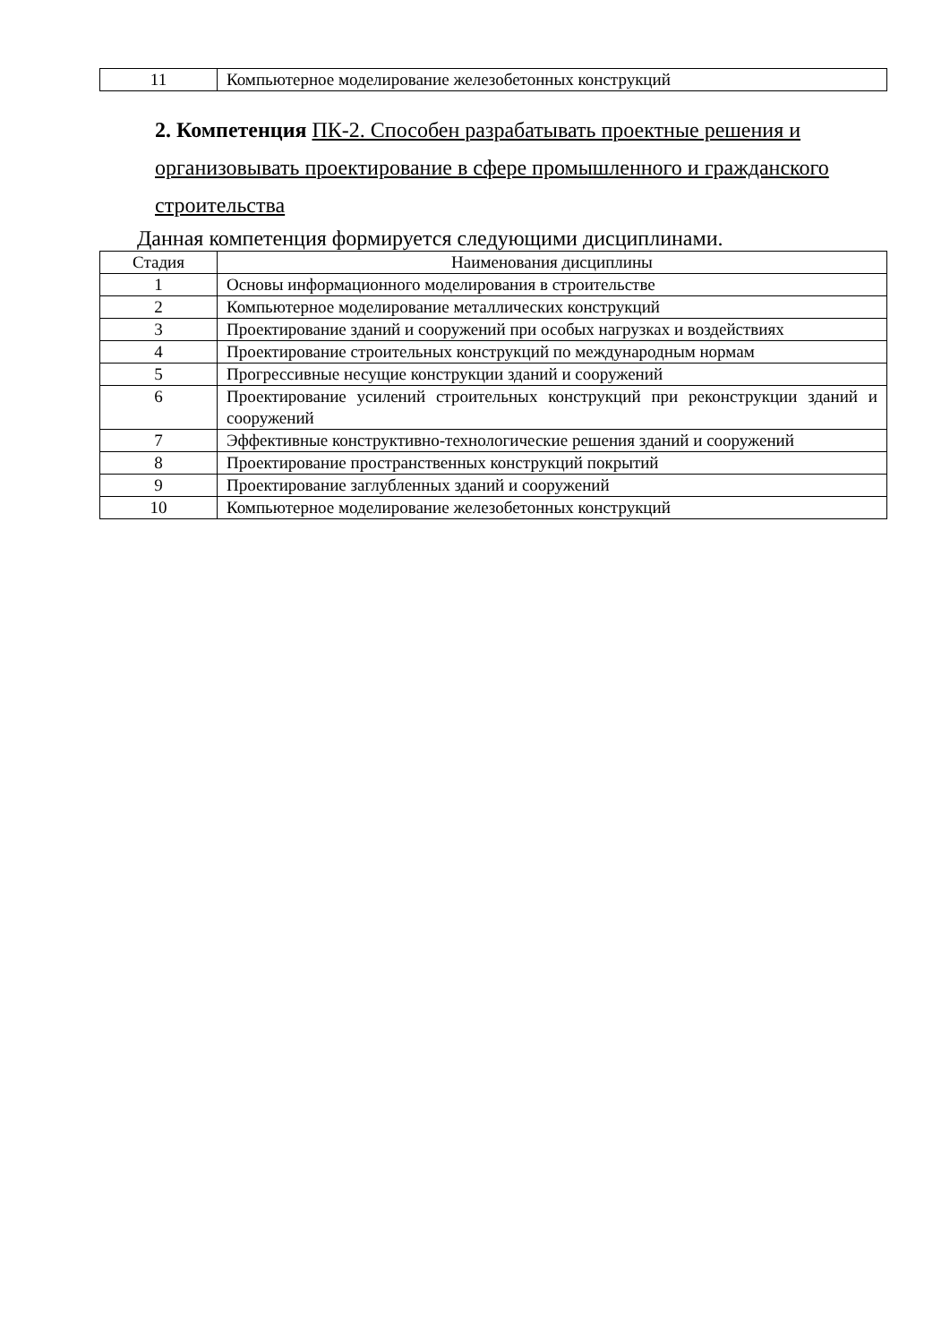| 11 | Компьютерное моделирование железобетонных конструкций |
2. Компетенция ПК-2. Способен разрабатывать проектные решения и организовывать проектирование в сфере промышленного и гражданского строительства
Данная компетенция формируется следующими дисциплинами.
| Стадия | Наименования дисциплины |
| --- | --- |
| 1 | Основы информационного моделирования в строительстве |
| 2 | Компьютерное моделирование металлических конструкций |
| 3 | Проектирование зданий и сооружений при особых нагрузках и воздействиях |
| 4 | Проектирование строительных конструкций по международным нормам |
| 5 | Прогрессивные несущие конструкции зданий и сооружений |
| 6 | Проектирование усилений строительных конструкций при реконструкции зданий и сооружений |
| 7 | Эффективные конструктивно-технологические решения зданий и сооружений |
| 8 | Проектирование пространственных конструкций покрытий |
| 9 | Проектирование заглубленных зданий и сооружений |
| 10 | Компьютерное моделирование железобетонных конструкций |